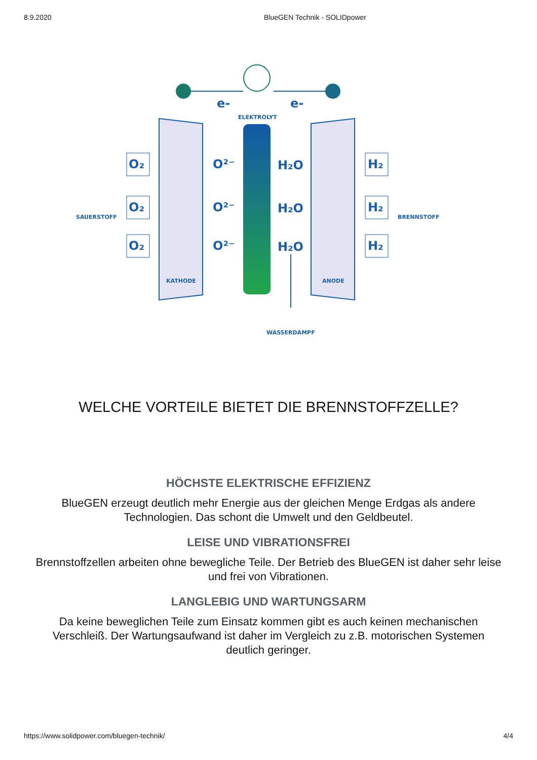8.9.2020 BlueGEN Technik - SOLIDpower
e-
e-
ELEKTROLYT
SAUERSTOFF
BRENNSTOFF
KATHODE
ANODE
WASSERDAMPF
O₂
O₂
O₂
H₂
H₂
H₂
O²⁻
O²⁻
O²⁻
H₂O
H₂O
H₂O
WELCHE VORTEILE BIETET DIE BRENNSTOFFZELLE?
HÖCHSTE ELEKTRISCHE EFFIZIENZ
BlueGEN erzeugt deutlich mehr Energie aus der gleichen Menge Erdgas als andere Technologien. Das schont die Umwelt und den Geldbeutel.
LEISE UND VIBRATIONSFREI
Brennstoffzellen arbeiten ohne bewegliche Teile. Der Betrieb des BlueGEN ist daher sehr leise und frei von Vibrationen.
LANGLEBIG UND WARTUNGSARM
Da keine beweglichen Teile zum Einsatz kommen gibt es auch keinen mechanischen Verschleiß. Der Wartungsaufwand ist daher im Vergleich zu z.B. motorischen Systemen deutlich geringer.
https://www.solidpower.com/bluegen-technik/ 4/4